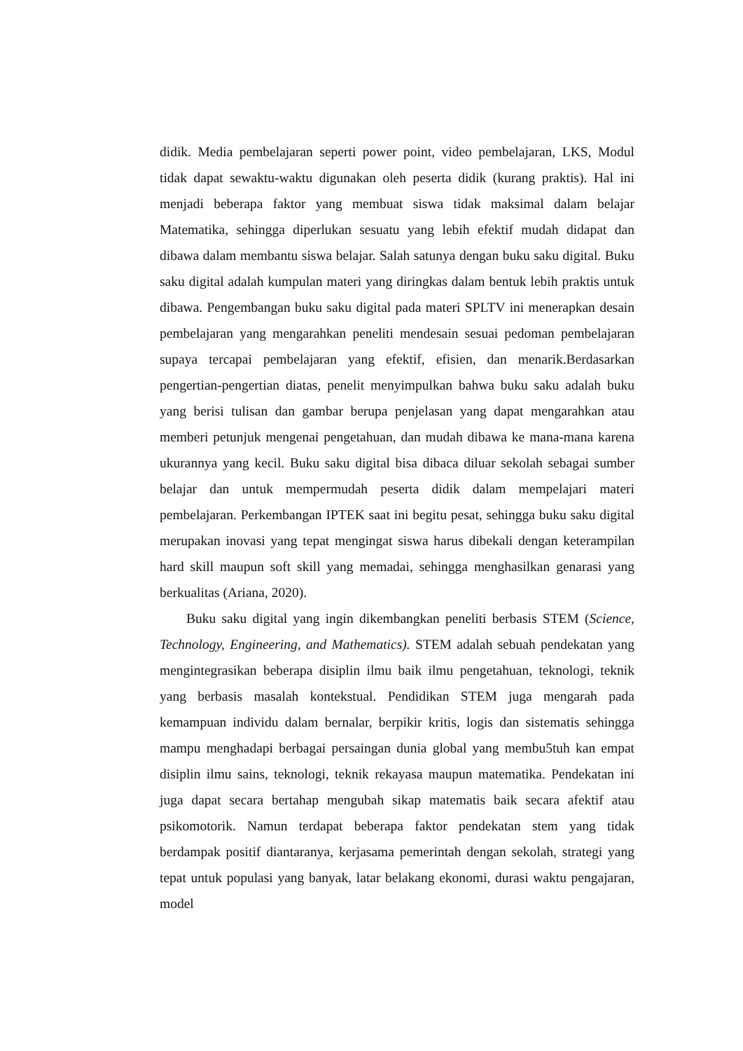didik. Media pembelajaran seperti power point, video pembelajaran, LKS, Modul tidak dapat sewaktu-waktu digunakan oleh peserta didik (kurang praktis). Hal ini menjadi beberapa faktor yang membuat siswa tidak maksimal dalam belajar Matematika, sehingga diperlukan sesuatu yang lebih efektif mudah didapat dan dibawa dalam membantu siswa belajar. Salah satunya dengan buku saku digital. Buku saku digital adalah kumpulan materi yang diringkas dalam bentuk lebih praktis untuk dibawa. Pengembangan buku saku digital pada materi SPLTV ini menerapkan desain pembelajaran yang mengarahkan peneliti mendesain sesuai pedoman pembelajaran supaya tercapai pembelajaran yang efektif, efisien, dan menarik.Berdasarkan pengertian-pengertian diatas, penelit menyimpulkan bahwa buku saku adalah buku yang berisi tulisan dan gambar berupa penjelasan yang dapat mengarahkan atau memberi petunjuk mengenai pengetahuan, dan mudah dibawa ke mana-mana karena ukurannya yang kecil. Buku saku digital bisa dibaca diluar sekolah sebagai sumber belajar dan untuk mempermudah peserta didik dalam mempelajari materi pembelajaran. Perkembangan IPTEK saat ini begitu pesat, sehingga buku saku digital merupakan inovasi yang tepat mengingat siswa harus dibekali dengan keterampilan hard skill maupun soft skill yang memadai, sehingga menghasilkan genarasi yang berkualitas (Ariana, 2020).
Buku saku digital yang ingin dikembangkan peneliti berbasis STEM (Science, Technology, Engineering, and Mathematics). STEM adalah sebuah pendekatan yang mengintegrasikan beberapa disiplin ilmu baik ilmu pengetahuan, teknologi, teknik yang berbasis masalah kontekstual. Pendidikan STEM juga mengarah pada kemampuan individu dalam bernalar, berpikir kritis, logis dan sistematis sehingga mampu menghadapi berbagai persaingan dunia global yang membu5tuh kan empat disiplin ilmu sains, teknologi, teknik rekayasa maupun matematika. Pendekatan ini juga dapat secara bertahap mengubah sikap matematis baik secara afektif atau psikomotorik. Namun terdapat beberapa faktor pendekatan stem yang tidak berdampak positif diantaranya, kerjasama pemerintah dengan sekolah, strategi yang tepat untuk populasi yang banyak, latar belakang ekonomi, durasi waktu pengajaran, model